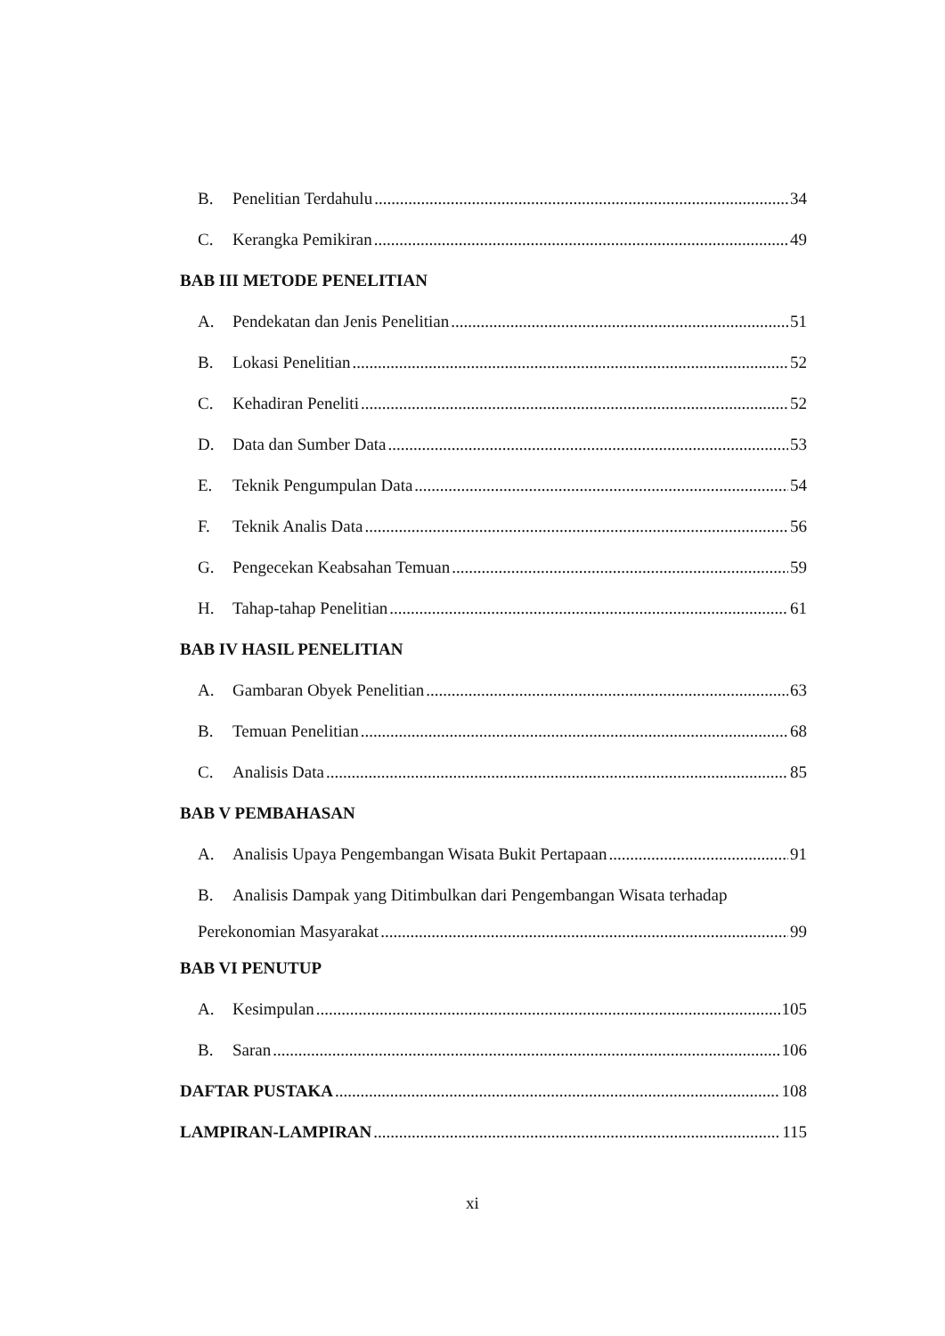B. Penelitian Terdahulu 34
C. Kerangka Pemikiran 49
BAB III METODE PENELITIAN
A. Pendekatan dan Jenis Penelitian 51
B. Lokasi Penelitian 52
C. Kehadiran Peneliti 52
D. Data dan Sumber Data 53
E. Teknik Pengumpulan Data 54
F. Teknik Analis Data 56
G. Pengecekan Keabsahan Temuan 59
H. Tahap-tahap Penelitian 61
BAB IV HASIL PENELITIAN
A. Gambaran Obyek Penelitian 63
B. Temuan Penelitian 68
C. Analisis Data 85
BAB V PEMBAHASAN
A. Analisis Upaya Pengembangan Wisata Bukit Pertapaan 91
B. Analisis Dampak yang Ditimbulkan dari Pengembangan Wisata terhadap
Perekonomian Masyarakat 99
BAB VI PENUTUP
A. Kesimpulan 105
B. Saran 106
DAFTAR PUSTAKA 108
LAMPIRAN-LAMPIRAN 115
xi